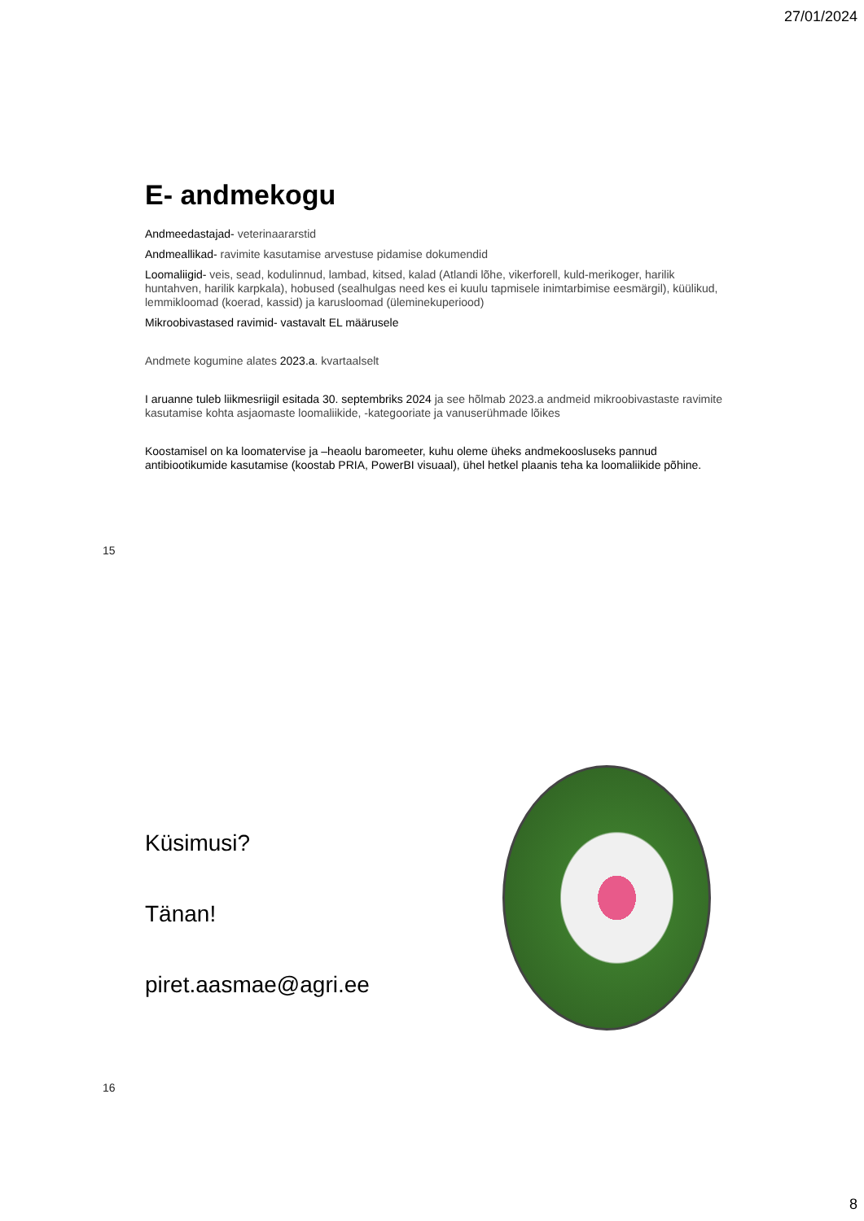27/01/2024
E- andmekogu
Andmeedastajad- veterinaararstid
Andmeallikad- ravimite kasutamise arvestuse pidamise dokumendid
Loomaliigid- veis, sead, kodulinnud, lambad, kitsed, kalad (Atlandi lõhe, vikerforell, kuld-merikoger, harilik huntahven, harilik karpkala), hobused (sealhulgas need kes ei kuulu tapmisele inimtarbimise eesmärgil), küülikud, lemmikloomad (koerad, kassid) ja karusloomad (üleminekuperiood)
Mikroobivastased ravimid- vastavalt EL määrusele
Andmete kogumine alates 2023.a. kvartaalselt
I aruanne tuleb liikmesriigil esitada 30. septembriks 2024 ja see hõlmab 2023.a andmeid mikroobivastaste ravimite kasutamise kohta asjaomaste loomaliikide, -kategooriate ja vanuserühmade lõikes
Koostamisel on ka loomatervise ja –heaolu baromeeter, kuhu oleme üheks andmekoosluseks pannud antibiootikumide kasutamise (koostab PRIA, PowerBI visuaal), ühel hetkel plaanis teha ka loomaliikide põhine.
15
Küsimusi?
Tänan!
piret.aasmae@agri.ee
16
8